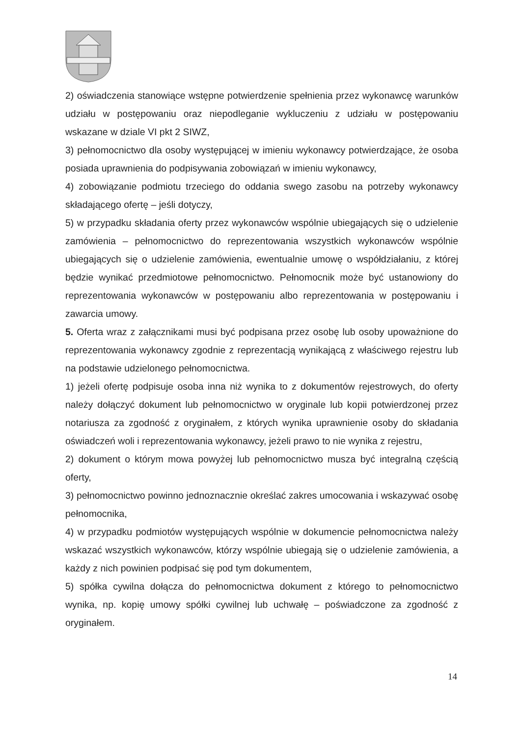2) oświadczenia stanowiące wstępne potwierdzenie spełnienia przez wykonawcę warunków udziału w postępowaniu oraz niepodleganie wykluczeniu z udziału w postępowaniu wskazane w dziale VI pkt 2 SIWZ,
3) pełnomocnictwo dla osoby występującej w imieniu wykonawcy potwierdzające, że osoba posiada uprawnienia do podpisywania zobowiązań w imieniu wykonawcy,
4) zobowiązanie podmiotu trzeciego do oddania swego zasobu na potrzeby wykonawcy składającego ofertę – jeśli dotyczy,
5) w przypadku składania oferty przez wykonawców wspólnie ubiegających się o udzielenie zamówienia – pełnomocnictwo do reprezentowania wszystkich wykonawców wspólnie ubiegających się o udzielenie zamówienia, ewentualnie umowę o współdziałaniu, z której będzie wynikać przedmiotowe pełnomocnictwo. Pełnomocnik może być ustanowiony do reprezentowania wykonawców w postępowaniu albo reprezentowania w postępowaniu i zawarcia umowy.
5. Oferta wraz z załącznikami musi być podpisana przez osobę lub osoby upoważnione do reprezentowania wykonawcy zgodnie z reprezentacją wynikającą z właściwego rejestru lub na podstawie udzielonego pełnomocnictwa.
1) jeżeli ofertę podpisuje osoba inna niż wynika to z dokumentów rejestrowych, do oferty należy dołączyć dokument lub pełnomocnictwo w oryginale lub kopii potwierdzonej przez notariusza za zgodność z oryginałem, z których wynika uprawnienie osoby do składania oświadczeń woli i reprezentowania wykonawcy, jeżeli prawo to nie wynika z rejestru,
2) dokument o którym mowa powyżej lub pełnomocnictwo musza być integralną częścią oferty,
3) pełnomocnictwo powinno jednoznacznie określać zakres umocowania i wskazywać osobę pełnomocnika,
4) w przypadku podmiotów występujących wspólnie w dokumencie pełnomocnictwa należy wskazać wszystkich wykonawców, którzy wspólnie ubiegają się o udzielenie zamówienia, a każdy z nich powinien podpisać się pod tym dokumentem,
5) spółka cywilna dołącza do pełnomocnictwa dokument z którego to pełnomocnictwo wynika, np. kopię umowy spółki cywilnej lub uchwałę – poświadczone za zgodność z oryginałem.
14